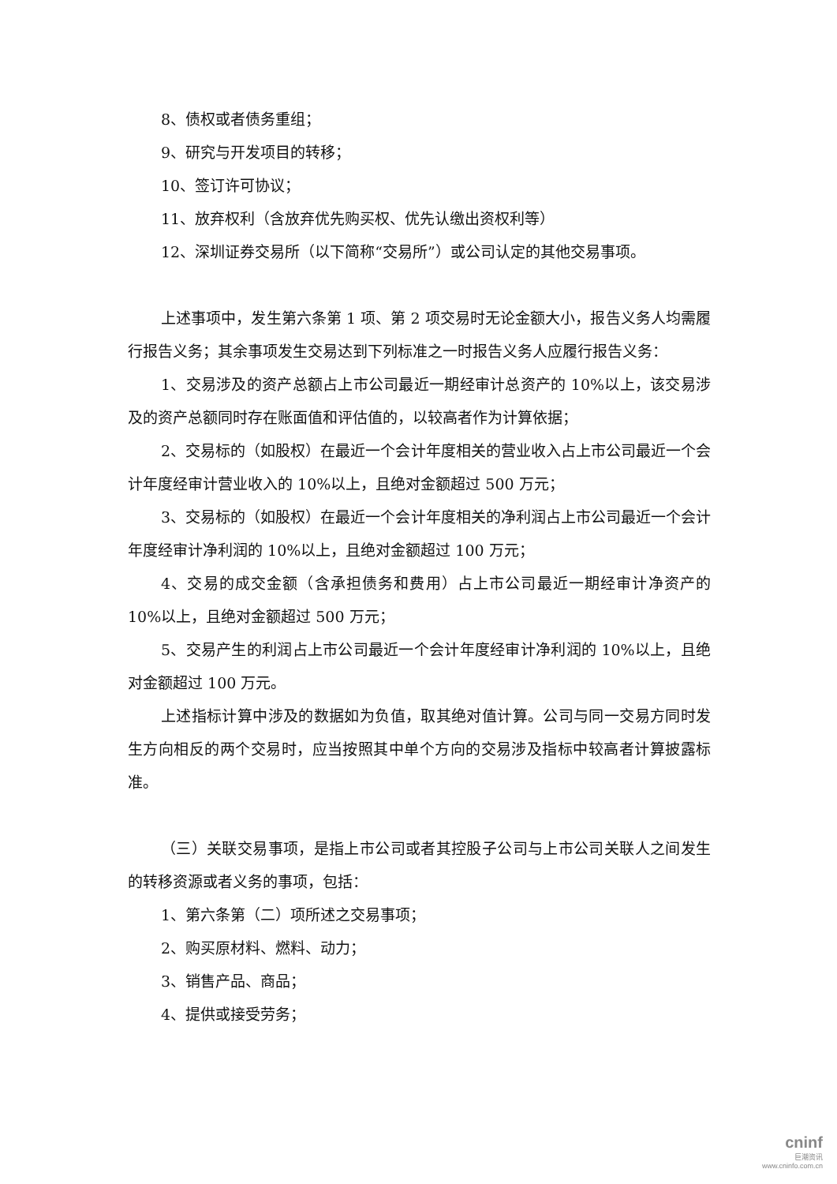8、债权或者债务重组；
9、研究与开发项目的转移；
10、签订许可协议；
11、放弃权利（含放弃优先购买权、优先认缴出资权利等）
12、深圳证券交易所（以下简称“交易所”）或公司认定的其他交易事项。
上述事项中，发生第六条第 1 项、第 2 项交易时无论金额大小，报告义务人均需履行报告义务；其余事项发生交易达到下列标准之一时报告义务人应履行报告义务：
1、交易涉及的资产总额占上市公司最近一期经审计总资产的 10%以上，该交易涉及的资产总额同时存在账面值和评估值的，以较高者作为计算依据；
2、交易标的（如股权）在最近一个会计年度相关的营业收入占上市公司最近一个会计年度经审计营业收入的 10%以上，且绝对金额超过 500 万元；
3、交易标的（如股权）在最近一个会计年度相关的净利润占上市公司最近一个会计年度经审计净利润的 10%以上，且绝对金额超过 100 万元；
4、交易的成交金额（含承担债务和费用）占上市公司最近一期经审计净资产的 10%以上，且绝对金额超过 500 万元；
5、交易产生的利润占上市公司最近一个会计年度经审计净利润的 10%以上，且绝对金额超过 100 万元。
上述指标计算中涉及的数据如为负值，取其绝对值计算。公司与同一交易方同时发生方向相反的两个交易时，应当按照其中单个方向的交易涉及指标中较高者计算披露标准。
（三）关联交易事项，是指上市公司或者其控股子公司与上市公司关联人之间发生的转移资源或者义务的事项，包括：
1、第六条第（二）项所述之交易事项；
2、购买原材料、燃料、动力；
3、销售产品、商品；
4、提供或接受劳务；
cninf
巨潮资讯
www.cninfo.com.cn